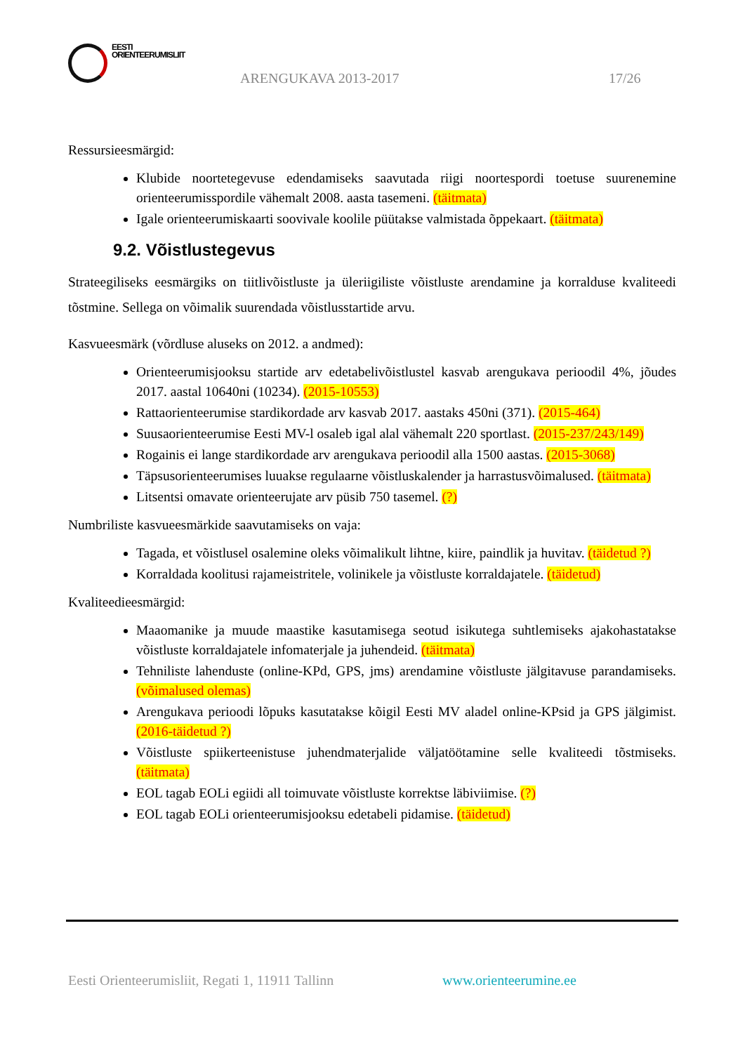EESTI
ORIENTEERUMISLIIT
ARENGUKAVA 2013-2017 17/26
Ressursieesmärgid:
Klubide noortetegevuse edendamiseks saavutada riigi noortespordi toetuse suurenemine orienteerumisspordile vähemalt 2008. aasta tasemeni. (täitmata)
Igale orienteerumiskaarti soovivale koolile püütakse valmistada õppekaart. (täitmata)
9.2. Võistlustegevus
Strateegiliseks eesmärgiks on tiitlivõistluste ja üleriigiliste võistluste arendamine ja korralduse kvaliteedi tõstmine. Sellega on võimalik suurendada võistlusstartide arvu.
Kasvueesmärk (võrdluse aluseks on 2012. a andmed):
Orienteerumisjooksu startide arv edetabelivõistlustel kasvab arengukava perioodil 4%, jõudes 2017. aastal 10640ni (10234). (2015-10553)
Rattaorienteerumise stardikordade arv kasvab 2017. aastaks 450ni (371). (2015-464)
Suusaorienteerumise Eesti MV-l osaleb igal alal vähemalt 220 sportlast. (2015-237/243/149)
Rogainis ei lange stardikordade arv arengukava perioodil alla 1500 aastas. (2015-3068)
Täpsusorienteerumises luuakse regulaarne võistluskalender ja harrastusvõimalused. (täitmata)
Litsentsi omavate orienteerujate arv püsib 750 tasemel. (?)
Numbriliste kasvueesmärkide saavutamiseks on vaja:
Tagada, et võistlusel osalemine oleks võimalikult lihtne, kiire, paindlik ja huvitav. (täidetud ?)
Korraldada koolitusi rajameistritele, volinikele ja võistluste korraldajatele. (täidetud)
Kvaliteedieesmärgid:
Maaomanike ja muude maastike kasutamisega seotud isikutega suhtlemiseks ajakohastatakse võistluste korraldajatele infomaterjale ja juhendeid. (täitmata)
Tehniliste lahenduste (online-KPd, GPS, jms) arendamine võistluste jälgitavuse parandamiseks. (võimalused olemas)
Arengukava perioodi lõpuks kasutatakse kõigil Eesti MV aladel online-KPsid ja GPS jälgimist. (2016-täidetud ?)
Võistluste spiikerteenistuse juhendmaterjalide väljatöötamine selle kvaliteedi tõstmiseks. (täitmata)
EOL tagab EOLi egiidi all toimuvate võistluste korrektse läbiviimise. (?)
EOL tagab EOLi orienteerumisjooksu edetabeli pidamise. (täidetud)
Eesti Orienteerumisliit, Regati 1, 11911 Tallinn
www.orienteerumine.ee